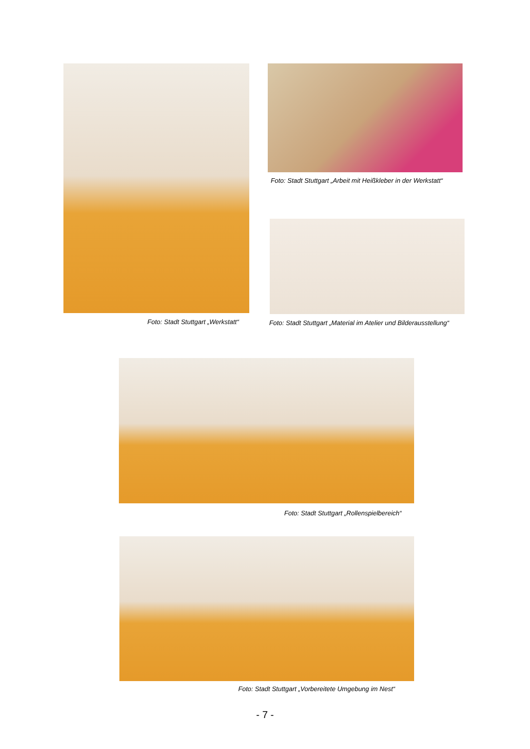Foto: Stadt Stuttgart „Arbeit mit Heißkleber in der Werkstatt“
Foto: Stadt Stuttgart „Werkstatt“
Foto: Stadt Stuttgart „Material im Atelier und Bilderausstellung“
Foto: Stadt Stuttgart „Rollenspielbereich“
Foto: Stadt Stuttgart „Vorbereitete Umgebung im Nest“
- 7 -